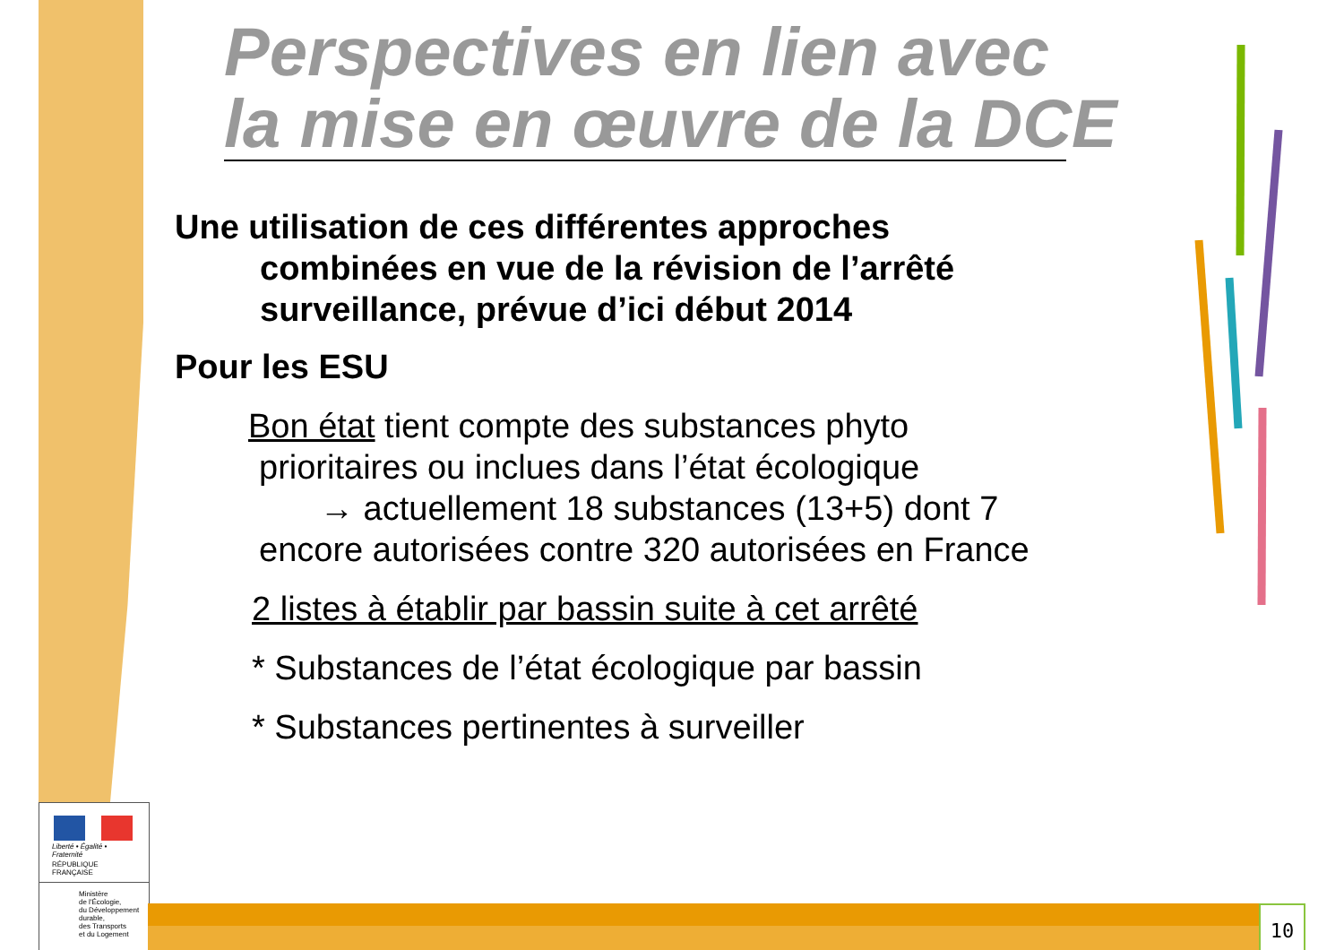Perspectives en lien avec
la mise en œuvre de la DCE
Une utilisation de ces différentes approches
combinées en vue de la révision de l’arrêté
surveillance, prévue d’ici début 2014
Pour les ESU
Bon état tient compte des substances phyto
prioritaires ou inclues dans l’état écologique
→ actuellement 18 substances (13+5) dont 7
encore autorisées contre 320 autorisées en France
2 listes à établir par bassin suite à cet arrêté
* Substances de l’état écologique par bassin
* Substances pertinentes à surveiller
Liberté • Égalité • Fraternité
RÉPUBLIQUE FRANÇAISE
Ministère
de l'Écologie,
du Développement
durable,
des Transports
et du Logement
10